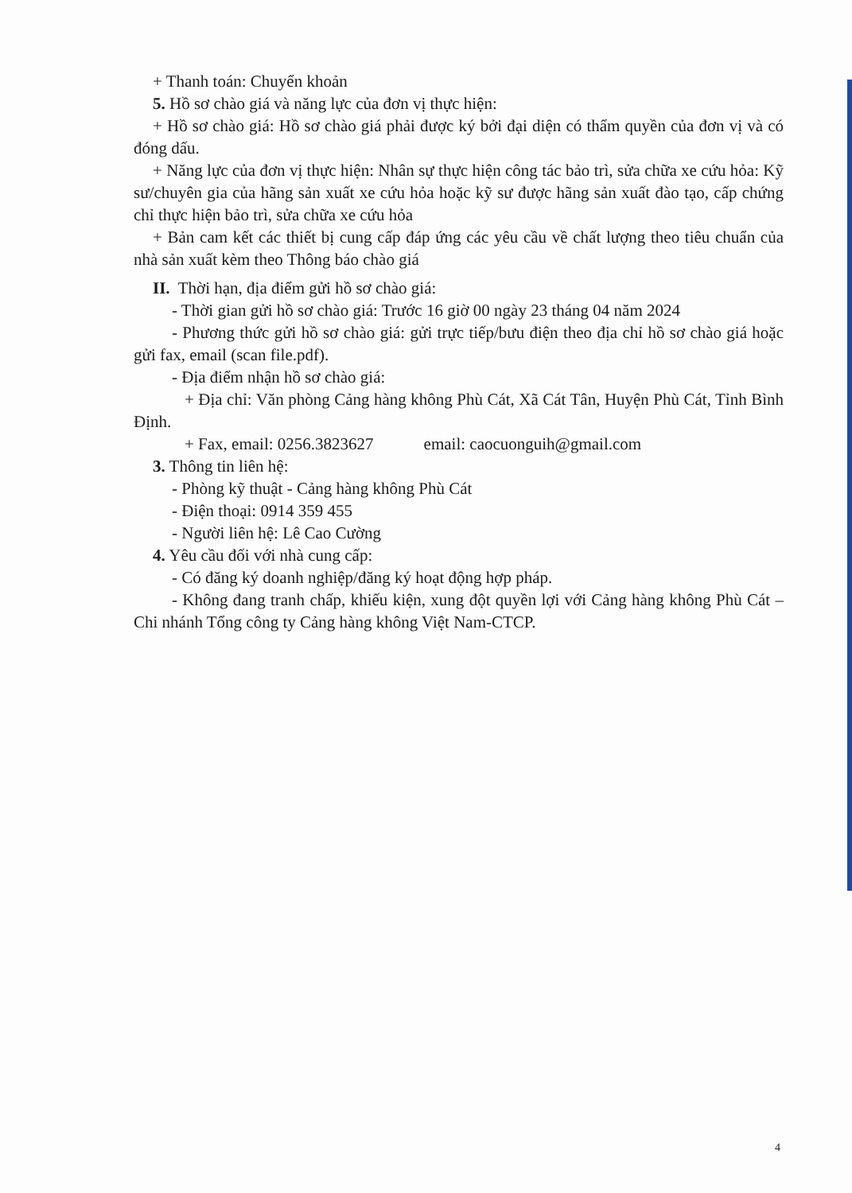+ Thanh toán: Chuyển khoản
5. Hồ sơ chào giá và năng lực của đơn vị thực hiện:
+ Hồ sơ chào giá: Hồ sơ chào giá phải được ký bởi đại diện có thẩm quyền của đơn vị và có đóng dấu.
+ Năng lực của đơn vị thực hiện: Nhân sự thực hiện công tác bảo trì, sửa chữa xe cứu hỏa: Kỹ sư/chuyên gia của hãng sản xuất xe cứu hỏa hoặc kỹ sư được hãng sản xuất đào tạo, cấp chứng chỉ thực hiện bảo trì, sửa chữa xe cứu hỏa
+ Bản cam kết các thiết bị cung cấp đáp ứng các yêu cầu về chất lượng theo tiêu chuẩn của nhà sản xuất kèm theo Thông báo chào giá
II. Thời hạn, địa điểm gửi hồ sơ chào giá:
- Thời gian gửi hồ sơ chào giá: Trước 16 giờ 00 ngày 23 tháng 04 năm 2024
- Phương thức gửi hồ sơ chào giá: gửi trực tiếp/bưu điện theo địa chỉ hồ sơ chào giá hoặc gửi fax, email (scan file.pdf).
- Địa điểm nhận hồ sơ chào giá:
+ Địa chỉ: Văn phòng Cảng hàng không Phù Cát, Xã Cát Tân, Huyện Phù Cát, Tỉnh Bình Định.
+ Fax, email: 0256.3823627 email: caocuonguih@gmail.com
3. Thông tin liên hệ:
- Phòng kỹ thuật - Cảng hàng không Phù Cát
- Điện thoại: 0914 359 455
- Người liên hệ: Lê Cao Cường
4. Yêu cầu đối với nhà cung cấp:
- Có đăng ký doanh nghiệp/đăng ký hoạt động hợp pháp.
- Không đang tranh chấp, khiếu kiện, xung đột quyền lợi với Cảng hàng không Phù Cát – Chi nhánh Tổng công ty Cảng hàng không Việt Nam-CTCP.
4